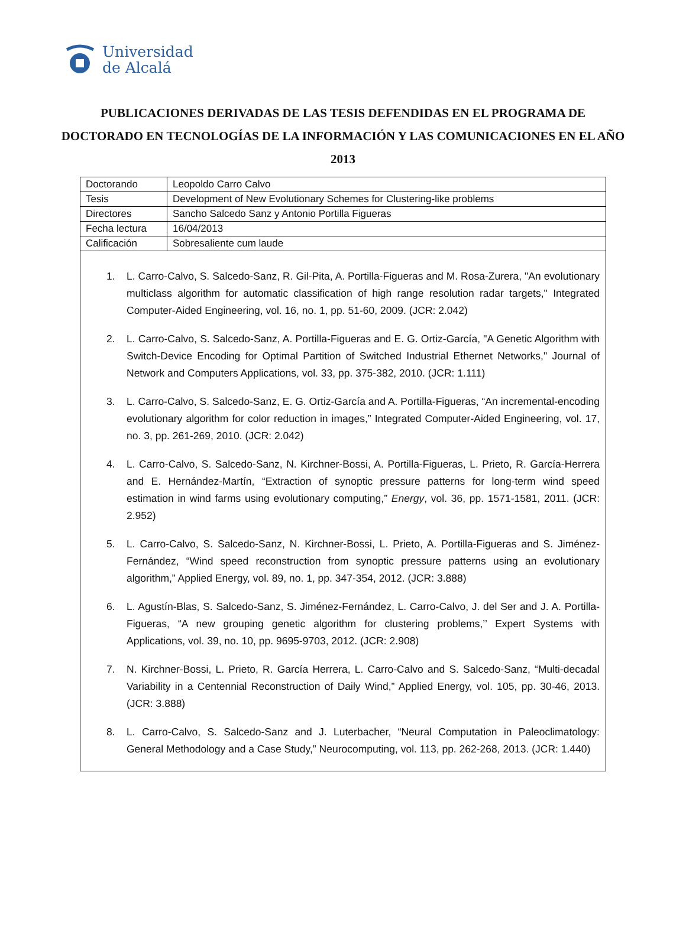Universidad
de Alcalá
PUBLICACIONES DERIVADAS DE LAS TESIS DEFENDIDAS EN EL PROGRAMA DE DOCTORADO EN TECNOLOGÍAS DE LA INFORMACIÓN Y LAS COMUNICACIONES EN EL AÑO 2013
| Doctorando | Leopoldo Carro Calvo |
| Tesis | Development of New Evolutionary Schemes for Clustering-like problems |
| Directores | Sancho Salcedo Sanz y Antonio Portilla Figueras |
| Fecha lectura | 16/04/2013 |
| Calificación | Sobresaliente cum laude |
1. L. Carro-Calvo, S. Salcedo-Sanz, R. Gil-Pita, A. Portilla-Figueras and M. Rosa-Zurera, "An evolutionary multiclass algorithm for automatic classification of high range resolution radar targets," Integrated Computer-Aided Engineering, vol. 16, no. 1, pp. 51-60, 2009. (JCR: 2.042)
2. L. Carro-Calvo, S. Salcedo-Sanz, A. Portilla-Figueras and E. G. Ortiz-García, "A Genetic Algorithm with Switch-Device Encoding for Optimal Partition of Switched Industrial Ethernet Networks," Journal of Network and Computers Applications, vol. 33, pp. 375-382, 2010. (JCR: 1.111)
3. L. Carro-Calvo, S. Salcedo-Sanz, E. G. Ortiz-García and A. Portilla-Figueras, “An incremental-encoding evolutionary algorithm for color reduction in images,” Integrated Computer-Aided Engineering, vol. 17, no. 3, pp. 261-269, 2010. (JCR: 2.042)
4. L. Carro-Calvo, S. Salcedo-Sanz, N. Kirchner-Bossi, A. Portilla-Figueras, L. Prieto, R. García-Herrera and E. Hernández-Martín, “Extraction of synoptic pressure patterns for long-term wind speed estimation in wind farms using evolutionary computing,” Energy, vol. 36, pp. 1571-1581, 2011. (JCR: 2.952)
5. L. Carro-Calvo, S. Salcedo-Sanz, N. Kirchner-Bossi, L. Prieto, A. Portilla-Figueras and S. Jiménez-Fernández, “Wind speed reconstruction from synoptic pressure patterns using an evolutionary algorithm,” Applied Energy, vol. 89, no. 1, pp. 347-354, 2012. (JCR: 3.888)
6. L. Agustín-Blas, S. Salcedo-Sanz, S. Jiménez-Fernández, L. Carro-Calvo, J. del Ser and J. A. Portilla-Figueras, “A new grouping genetic algorithm for clustering problems,’’ Expert Systems with Applications, vol. 39, no. 10, pp. 9695-9703, 2012. (JCR: 2.908)
7. N. Kirchner-Bossi, L. Prieto, R. García Herrera, L. Carro-Calvo and S. Salcedo-Sanz, “Multi-decadal Variability in a Centennial Reconstruction of Daily Wind,” Applied Energy, vol. 105, pp. 30-46, 2013. (JCR: 3.888)
8. L. Carro-Calvo, S. Salcedo-Sanz and J. Luterbacher, “Neural Computation in Paleoclimatology: General Methodology and a Case Study,” Neurocomputing, vol. 113, pp. 262-268, 2013. (JCR: 1.440)